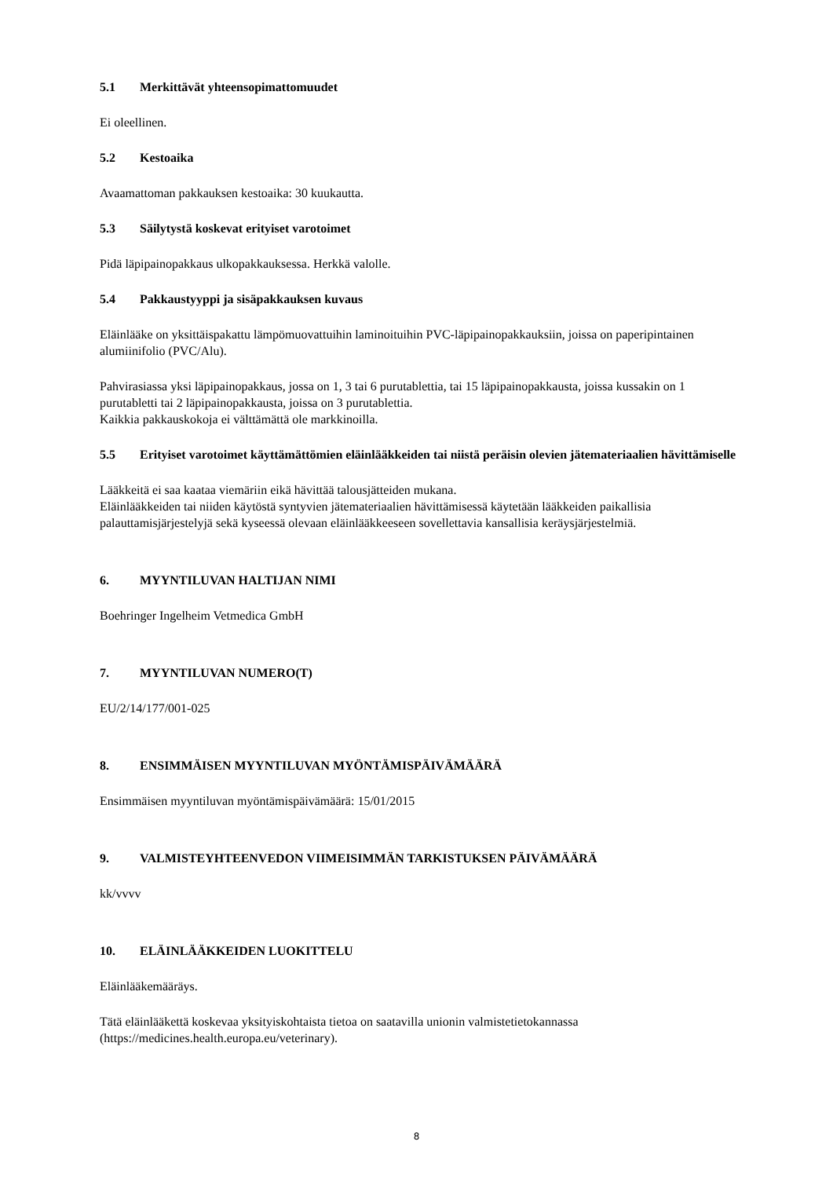5.1 Merkittävät yhteensopimattomuudet
Ei oleellinen.
5.2 Kestoaika
Avaamattoman pakkauksen kestoaika: 30 kuukautta.
5.3 Säilytystä koskevat erityiset varotoimet
Pidä läpipainopakkaus ulkopakkauksessa. Herkkä valolle.
5.4 Pakkaustyyppi ja sisäpakkauksen kuvaus
Eläinlääke on yksittäispakattu lämpömuovattuihin laminoituihin PVC-läpipainopakkauksiin, joissa on paperipintainen alumiinifolio (PVC/Alu).
Pahvirasiassa yksi läpipainopakkaus, jossa on 1, 3 tai 6 purutablettia, tai 15 läpipainopakkausta, joissa kussakin on 1 purutabletti tai 2 läpipainopakkausta, joissa on 3 purutablettia.
Kaikkia pakkauskokoja ei välttämättä ole markkinoilla.
5.5 Erityiset varotoimet käyttämättömien eläinlääkkeiden tai niistä peräisin olevien jätemateriaalien hävittämiselle
Lääkkeitä ei saa kaataa viemäriin eikä hävittää talousjätteiden mukana.
Eläinlääkkeiden tai niiden käytöstä syntyvien jätemateriaalien hävittämisessä käytetään lääkkeiden paikallisia palauttamisjärjestelyjä sekä kyseessä olevaan eläinlääkkeeseen sovellettavia kansallisia keräysjärjestelmiä.
6. MYYNTILUVAN HALTIJAN NIMI
Boehringer Ingelheim Vetmedica GmbH
7. MYYNTILUVAN NUMERO(T)
EU/2/14/177/001-025
8. ENSIMMÄISEN MYYNTILUVAN MYÖNTÄMISPÄIVÄMÄÄRÄ
Ensimmäisen myyntiluvan myöntämispäivämäärä: 15/01/2015
9. VALMISTEYHTEENVEDON VIIMEISIMMÄN TARKISTUKSEN PÄIVÄMÄÄRÄ
kk/vvvv
10. ELÄINLÄÄKKEIDEN LUOKITTELU
Eläinlääkemääräys.
Tätä eläinlääkettä koskevaa yksityiskohtaista tietoa on saatavilla unionin valmistetietokannassa (https://medicines.health.europa.eu/veterinary).
8